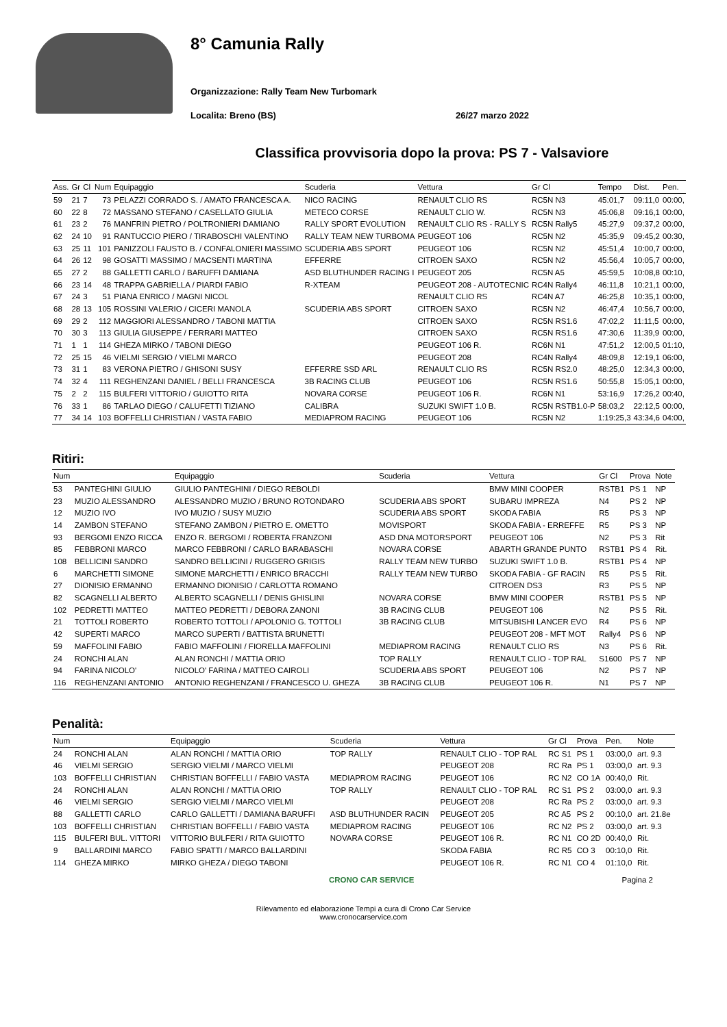8° Camunia Rally
Organizzazione: Rally Team New Turbomark
Localita: Breno (BS) 26/27 marzo 2022
Classifica provvisoria dopo la prova: PS 7 - Valsaviore
| Ass. | Gr | Cl | Num | Equipaggio | Scuderia | Vettura | Gr Cl | Tempo | Dist. | Pen. |
| --- | --- | --- | --- | --- | --- | --- | --- | --- | --- | --- |
| 59 | 21 | 7 | 73 | PELAZZI CORRADO S. / AMATO FRANCESCA A. | NICO RACING | RENAULT CLIO RS | RC5N N3 | 45:01,7 | 09:11,0 | 00:00, |
| 60 | 22 | 8 | 72 | MASSANO STEFANO / CASELLATO GIULIA | METECO CORSE | RENAULT CLIO W. | RC5N N3 | 45:06,8 | 09:16,1 | 00:00, |
| 61 | 23 | 2 | 76 | MANFRIN PIETRO / POLTRONIERI DAMIANO | RALLY SPORT EVOLUTION | RENAULT CLIO RS - RALLY S | RC5N Rally5 | 45:27,9 | 09:37,2 | 00:00, |
| 62 | 24 | 10 | 91 | RANTUCCIO PIERO / TIRABOSCHI VALENTINO | RALLY TEAM NEW TURBOMA | PEUGEOT 106 | RC5N N2 | 45:35,9 | 09:45,2 | 00:30, |
| 63 | 25 | 11 | 101 | PANIZZOLI FAUSTO B. / CONFALONIERI MASSIMO | SCUDERIA ABS SPORT | PEUGEOT 106 | RC5N N2 | 45:51,4 | 10:00,7 | 00:00, |
| 64 | 26 | 12 | 98 | GOSATTI MASSIMO / MACSENTI MARTINA | EFFERRE | CITROEN SAXO | RC5N N2 | 45:56,4 | 10:05,7 | 00:00, |
| 65 | 27 | 2 | 88 | GALLETTI CARLO / BARUFFI DAMIANA | ASD BLUTHUNDER RACING I | PEUGEOT 205 | RC5N A5 | 45:59,5 | 10:08,8 | 00:10, |
| 66 | 23 | 14 | 48 | TRAPPA GABRIELLA / PIARDI FABIO | R-XTEAM | PEUGEOT 208 - AUTOTECNIC | RC4N Rally4 | 46:11,8 | 10:21,1 | 00:00, |
| 67 | 24 | 3 | 51 | PIANA ENRICO / MAGNI NICOL | | RENAULT CLIO RS | RC4N A7 | 46:25,8 | 10:35,1 | 00:00, |
| 68 | 28 | 13 | 105 | ROSSINI VALERIO / CICERI MANOLA | SCUDERIA ABS SPORT | CITROEN SAXO | RC5N N2 | 46:47,4 | 10:56,7 | 00:00, |
| 69 | 29 | 2 | 112 | MAGGIORI ALESSANDRO / TABONI MATTIA | | CITROEN SAXO | RC5N RS1.6 | 47:02,2 | 11:11,5 | 00:00, |
| 70 | 30 | 3 | 113 | GIULIA GIUSEPPE / FERRARI MATTEO | | CITROEN SAXO | RC5N RS1.6 | 47:30,6 | 11:39,9 | 00:00, |
| 71 | 1 | 1 | 114 | GHEZA MIRKO / TABONI DIEGO | | PEUGEOT 106 R. | RC6N N1 | 47:51,2 | 12:00,5 | 01:10, |
| 72 | 25 | 15 | 46 | VIELMI SERGIO / VIELMI MARCO | | PEUGEOT 208 | RC4N Rally4 | 48:09,8 | 12:19,1 | 06:00, |
| 73 | 31 | 1 | 83 | VERONA PIETRO / GHISONI SUSY | EFFERRE SSD ARL | RENAULT CLIO RS | RC5N RS2.0 | 48:25,0 | 12:34,3 | 00:00, |
| 74 | 32 | 4 | 111 | REGHENZANI DANIEL / BELLI FRANCESCA | 3B RACING CLUB | PEUGEOT 106 | RC5N RS1.6 | 50:55,8 | 15:05,1 | 00:00, |
| 75 | 2 | 2 | 115 | BULFERI VITTORIO / GUIOTTO RITA | NOVARA CORSE | PEUGEOT 106 R. | RC6N N1 | 53:16,9 | 17:26,2 | 00:40, |
| 76 | 33 | 1 | 86 | TARLAO DIEGO / CALUFETTI TIZIANO | CALIBRA | SUZUKI SWIFT 1.0 B. | RC5N RSTB1.0-P | 58:03,2 | 22:12,5 | 00:00, |
| 77 | 34 | 14 | 103 | BOFFELLI CHRISTIAN / VASTA FABIO | MEDIAPROM RACING | PEUGEOT 106 | RC5N N2 | 1:19:25,3 | 43:34,6 | 04:00, |
Ritiri:
| Num | | Equipaggio | Scuderia | Vettura | Gr Cl | Prova | Note |
| --- | --- | --- | --- | --- | --- | --- | --- |
| 53 | PANTEGHINI GIULIO | GIULIO PANTEGHINI / DIEGO REBOLDI | | BMW MINI COOPER | RSTB1 | PS 1 | NP |
| 23 | MUZIO ALESSANDRO | ALESSANDRO MUZIO / BRUNO ROTONDARO | SCUDERIA ABS SPORT | SUBARU IMPREZA | N4 | PS 2 | NP |
| 12 | MUZIO IVO | IVO MUZIO / SUSY MUZIO | SCUDERIA ABS SPORT | SKODA FABIA | R5 | PS 3 | NP |
| 14 | ZAMBON STEFANO | STEFANO ZAMBON / PIETRO E. OMETTO | MOVISPORT | SKODA FABIA - ERREFFE | R5 | PS 3 | NP |
| 93 | BERGOMI ENZO RICCA | ENZO R. BERGOMI / ROBERTA FRANZONI | ASD DNA MOTORSPORT | PEUGEOT 106 | N2 | PS 3 | Rit |
| 85 | FEBBRONI MARCO | MARCO FEBBRONI / CARLO BARABASCHI | NOVARA CORSE | ABARTH GRANDE PUNTO | RSTB1 | PS 4 | Rit. |
| 108 | BELLICINI SANDRO | SANDRO BELLICINI / RUGGERO GRIGIS | RALLY TEAM NEW TURBO | SUZUKI SWIFT 1.0 B. | RSTB1 | PS 4 | NP |
| 6 | MARCHETTI SIMONE | SIMONE MARCHETTI / ENRICO BRACCHI | RALLY TEAM NEW TURBO | SKODA FABIA - GF RACIN | R5 | PS 5 | Rit. |
| 27 | DIONISIO ERMANNO | ERMANNO DIONISIO / CARLOTTA ROMANO | | CITROEN DS3 | R3 | PS 5 | NP |
| 82 | SCAGNELLI ALBERTO | ALBERTO SCAGNELLI / DENIS GHISLINI | NOVARA CORSE | BMW MINI COOPER | RSTB1 | PS 5 | NP |
| 102 | PEDRETTI MATTEO | MATTEO PEDRETTI / DEBORA ZANONI | 3B RACING CLUB | PEUGEOT 106 | N2 | PS 5 | Rit. |
| 21 | TOTTOLI ROBERTO | ROBERTO TOTTOLI / APOLONIO G. TOTTOLI | 3B RACING CLUB | MITSUBISHI LANCER EVO | R4 | PS 6 | NP |
| 42 | SUPERTI MARCO | MARCO SUPERTI / BATTISTA BRUNETTI | | PEUGEOT 208 - MFT MOT | Rally4 | PS 6 | NP |
| 59 | MAFFOLINI FABIO | FABIO MAFFOLINI / FIORELLA MAFFOLINI | MEDIAPROM RACING | RENAULT CLIO RS | N3 | PS 6 | Rit. |
| 24 | RONCHI ALAN | ALAN RONCHI / MATTIA ORIO | TOP RALLY | RENAULT CLIO - TOP RAL | S1600 | PS 7 | NP |
| 94 | FARINA NICOLO' | NICOLO' FARINA / MATTEO CAIROLI | SCUDERIA ABS SPORT | PEUGEOT 106 | N2 | PS 7 | NP |
| 116 | REGHENZANI ANTONIO | ANTONIO REGHENZANI / FRANCESCO U. GHEZA | 3B RACING CLUB | PEUGEOT 106 R. | N1 | PS 7 | NP |
Penalità:
| Num | | Equipaggio | Scuderia | Vettura | Gr Cl | Prova | Pen. | Note |
| --- | --- | --- | --- | --- | --- | --- | --- | --- |
| 24 | RONCHI ALAN | ALAN RONCHI / MATTIA ORIO | TOP RALLY | RENAULT CLIO - TOP RAL | RC S1 | PS 1 | 03:00,0 | art. 9.3 |
| 46 | VIELMI SERGIO | SERGIO VIELMI / MARCO VIELMI | | PEUGEOT 208 | RC Ra | PS 1 | 03:00,0 | art. 9.3 |
| 103 | BOFFELLI CHRISTIAN | CHRISTIAN BOFFELLI / FABIO VASTA | MEDIAPROM RACING | PEUGEOT 106 | RC N2 | CO 1A | 00:40,0 | Rit. |
| 24 | RONCHI ALAN | ALAN RONCHI / MATTIA ORIO | TOP RALLY | RENAULT CLIO - TOP RAL | RC S1 | PS 2 | 03:00,0 | art. 9.3 |
| 46 | VIELMI SERGIO | SERGIO VIELMI / MARCO VIELMI | | PEUGEOT 208 | RC Ra | PS 2 | 03:00,0 | art. 9.3 |
| 88 | GALLETTI CARLO | CARLO GALLETTI / DAMIANA BARUFFI | ASD BLUTHUNDER RACIN | PEUGEOT 205 | RC A5 | PS 2 | 00:10,0 | art. 21.8e |
| 103 | BOFFELLI CHRISTIAN | CHRISTIAN BOFFELLI / FABIO VASTA | MEDIAPROM RACING | PEUGEOT 106 | RC N2 | PS 2 | 03:00,0 | art. 9.3 |
| 115 | BULFERI BUL. VITTORI | VITTORIO BULFERI / RITA GUIOTTO | NOVARA CORSE | PEUGEOT 106 R. | RC N1 | CO 2D | 00:40,0 | Rit. |
| 9 | BALLARDINI MARCO | FABIO SPATTI / MARCO BALLARDINI | | SKODA FABIA | RC R5 | CO 3 | 00:10,0 | Rit. |
| 114 | GHEZA MIRKO | MIRKO GHEZA / DIEGO TABONI | | PEUGEOT 106 R. | RC N1 | CO 4 | 01:10,0 | Rit. |
CRONO CAR SERVICE Pagina 2
Rilevamento ed elaborazione Tempi a cura di Crono Car Service
www.cronocarservice.com